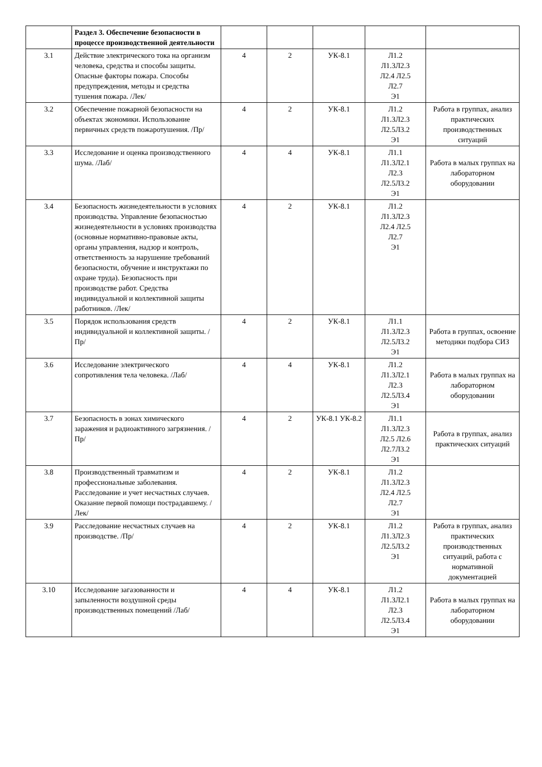| | Раздел 3. Обеспечение безопасности в процессе производственной деятельности | | | | | |
| 3.1 | Действие электрического тока на организм человека, средства и способы защиты. Опасные факторы пожара. Способы предупреждения, методы и средства тушения пожара. /Лек/ | 4 | 2 | УК-8.1 | Л1.2 Л1.3Л2.3 Л2.4 Л2.5 Л2.7 Э1 | |
| 3.2 | Обеспечение пожарной безопасности на объектах экономики. Использование первичных средств пожаротушения. /Пр/ | 4 | 2 | УК-8.1 | Л1.2 Л1.3Л2.3 Л2.5Л3.2 Э1 | Работа в группах, анализ практических производственных ситуаций |
| 3.3 | Исследование и оценка производственного шума. /Лаб/ | 4 | 4 | УК-8.1 | Л1.1 Л1.3Л2.1 Л2.3 Л2.5Л3.2 Э1 | Работа в малых группах на лабораторном оборудовании |
| 3.4 | Безопасность жизнедеятельности в условиях производства. Управление безопасностью жизнедеятельности в условиях производства (основные нормативно-правовые акты, органы управления, надзор и контроль, ответственность за нарушение требований безопасности, обучение и инструктажи по охране труда). Безопасность при производстве работ. Средства индивидуальной и коллективной защиты работников. /Лек/ | 4 | 2 | УК-8.1 | Л1.2 Л1.3Л2.3 Л2.4 Л2.5 Л2.7 Э1 | |
| 3.5 | Порядок использования средств индивидуальной и коллективной защиты. /Пр/ | 4 | 2 | УК-8.1 | Л1.1 Л1.3Л2.3 Л2.5Л3.2 Э1 | Работа в группах, освоение методики подбора СИЗ |
| 3.6 | Исследование электрического сопротивления тела человека. /Лаб/ | 4 | 4 | УК-8.1 | Л1.2 Л1.3Л2.1 Л2.3 Л2.5Л3.4 Э1 | Работа в малых группах на лабораторном оборудовании |
| 3.7 | Безопасность в зонах химического заражения и радиоактивного загрязнения. /Пр/ | 4 | 2 | УК-8.1 УК-8.2 | Л1.1 Л1.3Л2.3 Л2.5 Л2.6 Л2.7Л3.2 Э1 | Работа в группах, анализ практических ситуаций |
| 3.8 | Производственный травматизм и профессиональные заболевания. Расследование и учет несчастных случаев. Оказание первой помощи пострадавшему. /Лек/ | 4 | 2 | УК-8.1 | Л1.2 Л1.3Л2.3 Л2.4 Л2.5 Л2.7 Э1 | |
| 3.9 | Расследование несчастных случаев на производстве. /Пр/ | 4 | 2 | УК-8.1 | Л1.2 Л1.3Л2.3 Л2.5Л3.2 Э1 | Работа в группах, анализ практических производственных ситуаций, работа с нормативной документацией |
| 3.10 | Исследование загазованности и запыленности воздушной среды производственных помещений /Лаб/ | 4 | 4 | УК-8.1 | Л1.2 Л1.3Л2.1 Л2.3 Л2.5Л3.4 Э1 | Работа в малых группах на лабораторном оборудовании |